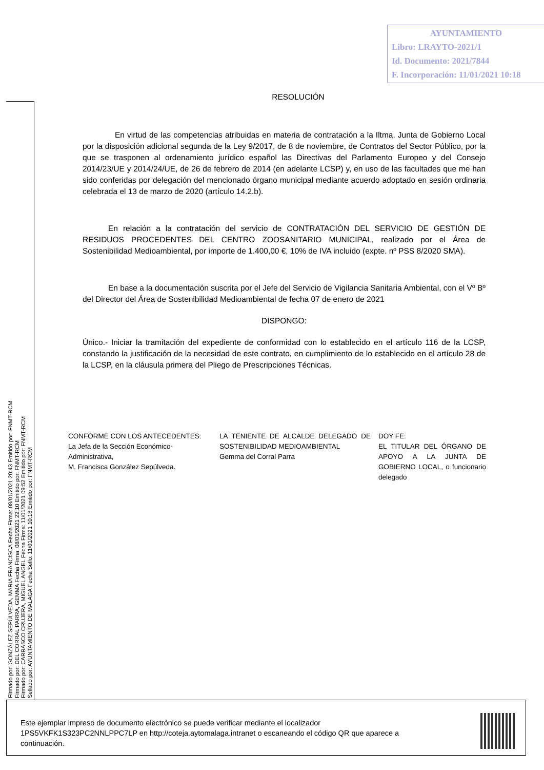AYUNTAMIENTO
Libro: LRAYTO-2021/1
Id. Documento: 2021/7844
F. Incorporación: 11/01/2021 10:18
Firmado por: GONZÁLEZ SEPÚLVEDA, MARIA FRANCISCA Fecha Firma: 08/01/2021 20:43 Emitido por: FNMT-RCM
Firmado por: DEL CORRAL PARRA, GEMMA Fecha Firma: 08/01/2021 22:10 Emitido por: FNMT-RCM
Firmado por: CARRASCO CRUJERA, MIGUEL ANGEL Fecha Firma: 11/01/2021 09:52 Emitido por: FNMT-RCM
Sellado por: AYUNTAMIENTO DE MALAGA Fecha Sello: 11/01/2021 10:18 Emitido por: FNMT-RCM
RESOLUCIÓN
En virtud de las competencias atribuidas en materia de contratación a la Iltma. Junta de Gobierno Local por la disposición adicional segunda de la Ley 9/2017, de 8 de noviembre, de Contratos del Sector Público, por la que se trasponen al ordenamiento jurídico español las Directivas del Parlamento Europeo y del Consejo 2014/23/UE y 2014/24/UE, de 26 de febrero de 2014 (en adelante LCSP) y, en uso de las facultades que me han sido conferidas por delegación del mencionado órgano municipal mediante acuerdo adoptado en sesión ordinaria celebrada el 13 de marzo de 2020 (artículo 14.2.b).
En relación a la contratación del servicio de CONTRATACIÓN DEL SERVICIO DE GESTIÓN DE RESIDUOS PROCEDENTES DEL CENTRO ZOOSANITARIO MUNICIPAL, realizado por el Área de Sostenibilidad Medioambiental, por importe de 1.400,00 €, 10% de IVA incluido (expte. nº PSS 8/2020 SMA).
En base a la documentación suscrita por el Jefe del Servicio de Vigilancia Sanitaria Ambiental, con el Vº Bº del Director del Área de Sostenibilidad Medioambiental de fecha 07 de enero de 2021
DISPONGO:
Único.- Iniciar la tramitación del expediente de conformidad con lo establecido en el artículo 116 de la LCSP, constando la justificación de la necesidad de este contrato, en cumplimiento de lo establecido en el artículo 28 de la LCSP, en la cláusula primera del Pliego de Prescripciones Técnicas.
CONFORME CON LOS ANTECEDENTES:
La Jefa de la Sección Económico-
Administrativa,
M. Francisca González Sepúlveda.
LA TENIENTE DE ALCALDE DELEGADO DE SOSTENIBILIDAD MEDIOAMBIENTAL
Gemma del Corral Parra
DOY FE:
EL TITULAR DEL ÓRGANO DE APOYO A LA JUNTA DE GOBIERNO LOCAL, o funcionario delegado
Este ejemplar impreso de documento electrónico se puede verificar mediante el localizador 1PS5VKFK1S323PC2NNLPPC7LP en http://coteja.aytomalaga.intranet o escaneando el código QR que aparece a continuación.